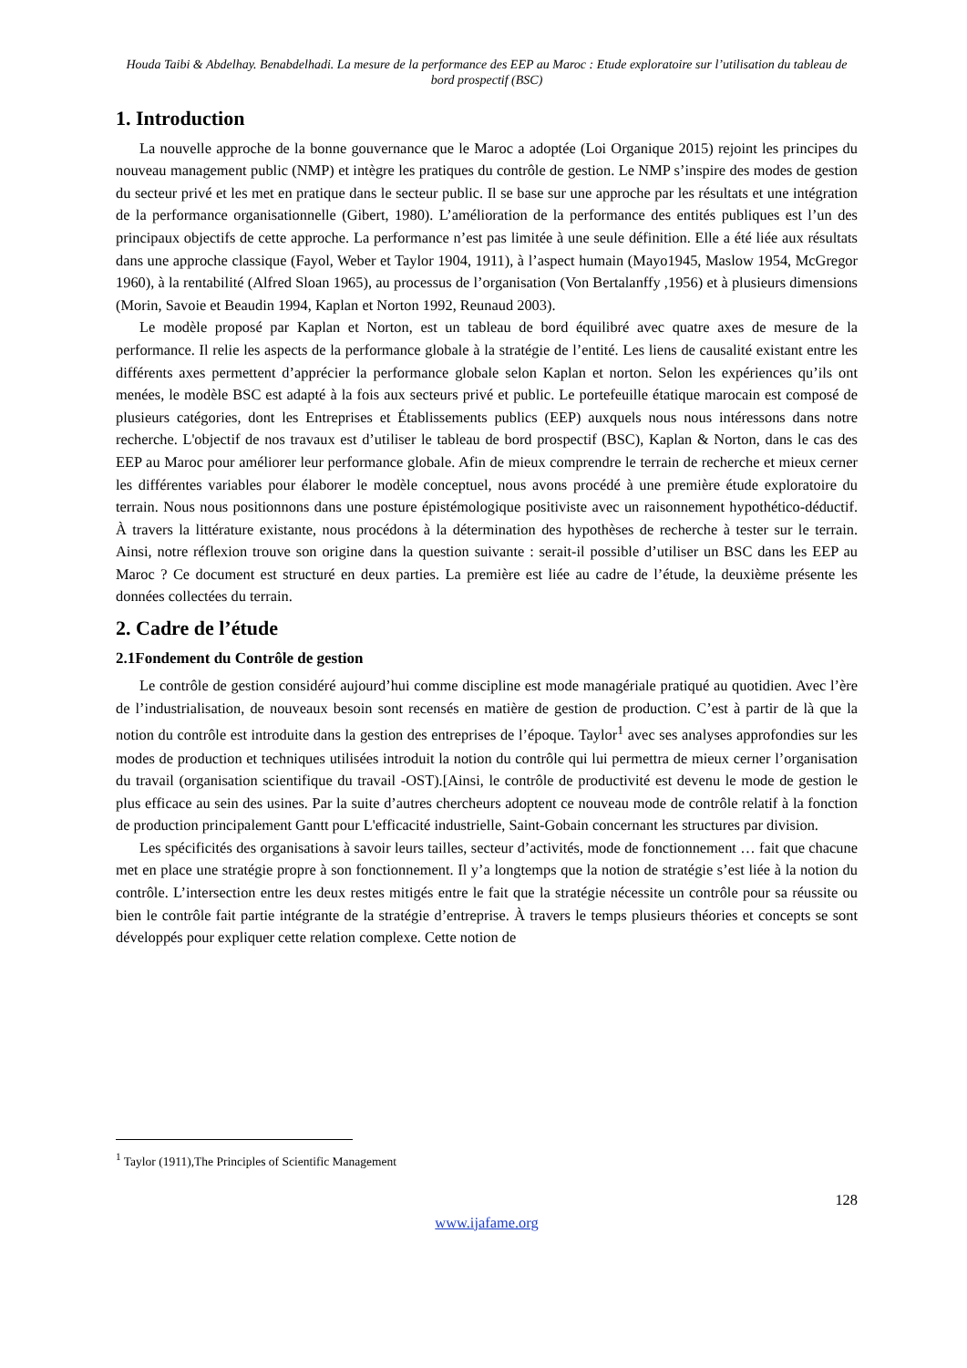Houda Taibi & Abdelhay. Benabdelhadi. La mesure de la performance des EEP au Maroc : Etude exploratoire sur l’utilisation du tableau de bord prospectif (BSC)
1. Introduction
La nouvelle approche de la bonne gouvernance que le Maroc a adoptée (Loi Organique 2015) rejoint les principes du nouveau management public (NMP) et intègre les pratiques du contrôle de gestion. Le NMP s’inspire des modes de gestion du secteur privé et les met en pratique dans le secteur public. Il se base sur une approche par les résultats et une intégration de la performance organisationnelle (Gibert, 1980). L’amélioration de la performance des entités publiques est l’un des principaux objectifs de cette approche. La performance n’est pas limitée à une seule définition. Elle a été liée aux résultats dans une approche classique (Fayol, Weber et Taylor 1904, 1911), à l’aspect humain (Mayo1945, Maslow 1954, McGregor 1960), à la rentabilité (Alfred Sloan 1965), au processus de l’organisation (Von Bertalanffy ,1956) et à plusieurs dimensions (Morin, Savoie et Beaudin 1994, Kaplan et Norton 1992, Reunaud 2003).
Le modèle proposé par Kaplan et Norton, est un tableau de bord équilibré avec quatre axes de mesure de la performance. Il relie les aspects de la performance globale à la stratégie de l’entité. Les liens de causalité existant entre les différents axes permettent d’apprécier la performance globale selon Kaplan et norton. Selon les expériences qu’ils ont menées, le modèle BSC est adapté à la fois aux secteurs privé et public. Le portefeuille étatique marocain est composé de plusieurs catégories, dont les Entreprises et Établissements publics (EEP) auxquels nous nous intéressons dans notre recherche. L'objectif de nos travaux est d’utiliser le tableau de bord prospectif (BSC), Kaplan & Norton, dans le cas des EEP au Maroc pour améliorer leur performance globale. Afin de mieux comprendre le terrain de recherche et mieux cerner les différentes variables pour élaborer le modèle conceptuel, nous avons procédé à une première étude exploratoire du terrain. Nous nous positionnons dans une posture épistémologique positiviste avec un raisonnement hypothético-déductif. À travers la littérature existante, nous procédons à la détermination des hypothèses de recherche à tester sur le terrain. Ainsi, notre réflexion trouve son origine dans la question suivante : serait-il possible d’utiliser un BSC dans les EEP au Maroc ? Ce document est structuré en deux parties. La première est liée au cadre de l’étude, la deuxième présente les données collectées du terrain.
2. Cadre de l’étude
2.1Fondement du Contrôle de gestion
Le contrôle de gestion considéré aujourd’hui comme discipline est mode managériale pratiqué au quotidien. Avec l’ère de l’industrialisation, de nouveaux besoin sont recensés en matière de gestion de production. C’est à partir de là que la notion du contrôle est introduite dans la gestion des entreprises de l’époque. Taylor<sup>1</sup> avec ses analyses approfondies sur les modes de production et techniques utilisées introduit la notion du contrôle qui lui permettra de mieux cerner l’organisation du travail (organisation scientifique du travail -OST).[Ainsi, le contrôle de productivité est devenu le mode de gestion le plus efficace au sein des usines. Par la suite d’autres chercheurs adoptent ce nouveau mode de contrôle relatif à la fonction de production principalement Gantt pour L'efficacité industrielle, Saint-Gobain concernant les structures par division.
Les spécificités des organisations à savoir leurs tailles, secteur d’activités, mode de fonctionnement … fait que chacune met en place une stratégie propre à son fonctionnement. Il y’a longtemps que la notion de stratégie s’est liée à la notion du contrôle. L’intersection entre les deux restes mitigés entre le fait que la stratégie nécessite un contrôle pour sa réussite ou bien le contrôle fait partie intégrante de la stratégie d’entreprise. À travers le temps plusieurs théories et concepts se sont développés pour expliquer cette relation complexe. Cette notion de
<sup>1</sup> Taylor (1911),The Principles of Scientific Management
128
www.ijafame.org